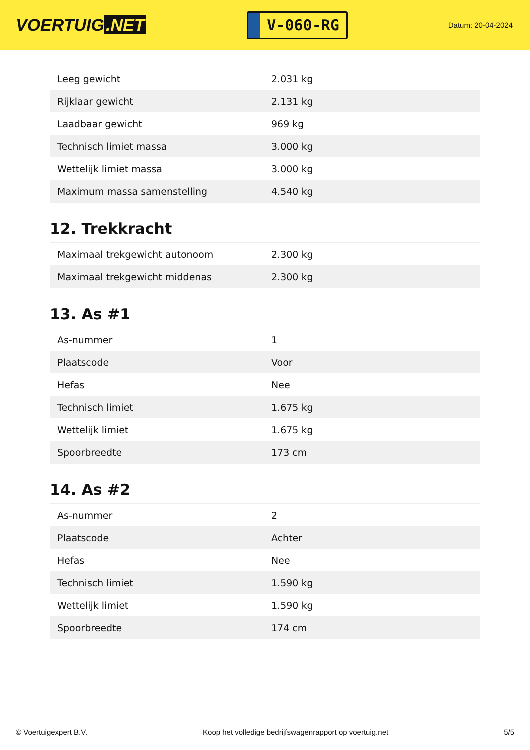VOERTUIG.NET
V-060-RG
Datum: 20-04-2024
| Leeg gewicht | 2.031 kg |
| Rijklaar gewicht | 2.131 kg |
| Laadbaar gewicht | 969 kg |
| Technisch limiet massa | 3.000 kg |
| Wettelijk limiet massa | 3.000 kg |
| Maximum massa samenstelling | 4.540 kg |
12. Trekkracht
| Maximaal trekgewicht autonoom | 2.300 kg |
| Maximaal trekgewicht middenas | 2.300 kg |
13. As #1
| As-nummer | 1 |
| Plaatscode | Voor |
| Hefas | Nee |
| Technisch limiet | 1.675 kg |
| Wettelijk limiet | 1.675 kg |
| Spoorbreedte | 173 cm |
14. As #2
| As-nummer | 2 |
| Plaatscode | Achter |
| Hefas | Nee |
| Technisch limiet | 1.590 kg |
| Wettelijk limiet | 1.590 kg |
| Spoorbreedte | 174 cm |
© Voertuigexpert B.V. Koop het volledige bedrijfswagenrapport op voertuig.net 5/5